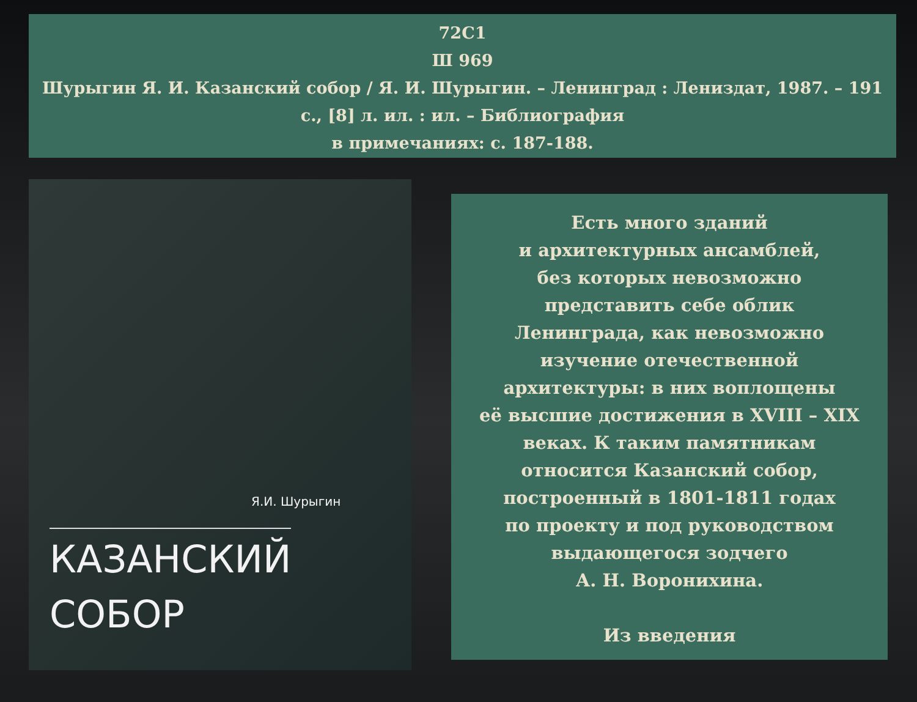72С1
Ш 969
Шурыгин Я. И. Казанский собор / Я. И. Шурыгин. – Ленинград : Лениздат, 1987. – 191 с., [8] л. ил. : ил. – Библиография
в примечаниях: с. 187-188.
Я.И. Шурыгин
КАЗАНСКИЙ
СОБОР
Есть много зданий
и архитектурных ансамблей,
без которых невозможно
представить себе облик
Ленинграда, как невозможно
изучение отечественной
архитектуры: в них воплощены
её высшие достижения в XVIII – XIX веках. К таким памятникам
относится Казанский собор,
построенный в 1801-1811 годах
по проекту и под руководством
выдающегося зодчего
А. Н. Воронихина.
Из введения